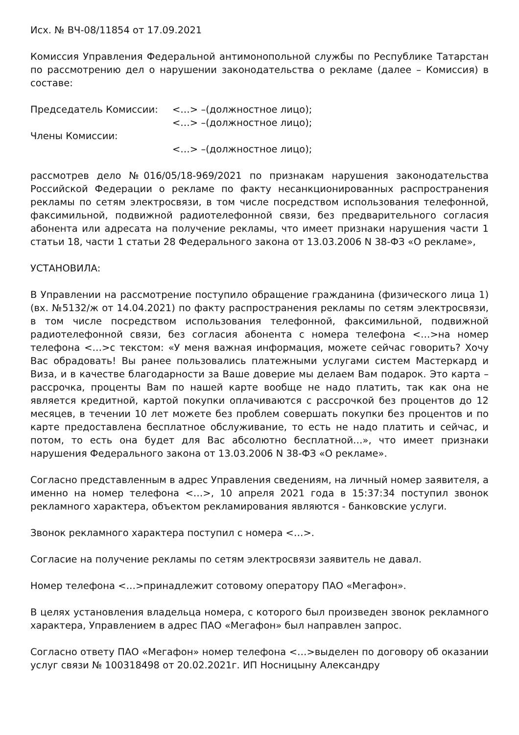Исх. № ВЧ-08/11854 от 17.09.2021
Комиссия Управления Федеральной антимонопольной службы по Республике Татарстан по рассмотрению дел о нарушении законодательства о рекламе (далее – Комиссия) в составе:
Председатель Комиссии: <…> –(должностное лицо);
<…> –(должностное лицо);
Члены Комиссии:
<…> –(должностное лицо);
рассмотрев дело №016/05/18-969/2021 по признакам нарушения законодательства Российской Федерации о рекламе по факту несанкционированных распространения рекламы по сетям электросвязи, в том числе посредством использования телефонной, факсимильной, подвижной радиотелефонной связи, без предварительного согласия абонента или адресата на получение рекламы, что имеет признаки нарушения части 1 статьи 18, части 1 статьи 28 Федерального закона от 13.03.2006 N 38-ФЗ «О рекламе»,
УСТАНОВИЛА:
В Управлении на рассмотрение поступило обращение гражданина (физического лица 1) (вх. №5132/ж от 14.04.2021) по факту распространения рекламы по сетям электросвязи, в том числе посредством использования телефонной, факсимильной, подвижной радиотелефонной связи, без согласия абонента с номера телефона <…>на номер телефона <…>с текстом: «У меня важная информация, можете сейчас говорить? Хочу Вас обрадовать! Вы ранее пользовались платежными услугами систем Мастеркард и Виза, и в качестве благодарности за Ваше доверие мы делаем Вам подарок. Это карта – рассрочка, проценты Вам по нашей карте вообще не надо платить, так как она не является кредитной, картой покупки оплачиваются с рассрочкой без процентов до 12 месяцев, в течении 10 лет можете без проблем совершать покупки без процентов и по карте предоставлена бесплатное обслуживание, то есть не надо платить и сейчас, и потом, то есть она будет для Вас абсолютно бесплатной…», что имеет признаки нарушения Федерального закона от 13.03.2006 N 38-ФЗ «О рекламе».
Согласно представленным в адрес Управления сведениям, на личный номер заявителя, а именно на номер телефона <…>, 10 апреля 2021 года в 15:37:34 поступил звонок рекламного характера, объектом рекламирования являются - банковские услуги.
Звонок рекламного характера поступил с номера <…>.
Согласие на получение рекламы по сетям электросвязи заявитель не давал.
Номер телефона <…>принадлежит сотовому оператору ПАО «Мегафон».
В целях установления владельца номера, с которого был произведен звонок рекламного характера, Управлением в адрес ПАО «Мегафон» был направлен запрос.
Согласно ответу ПАО «Мегафон» номер телефона <…>выделен по договору об оказании услуг связи № 100318498 от 20.02.2021г. ИП Носницыну Александру